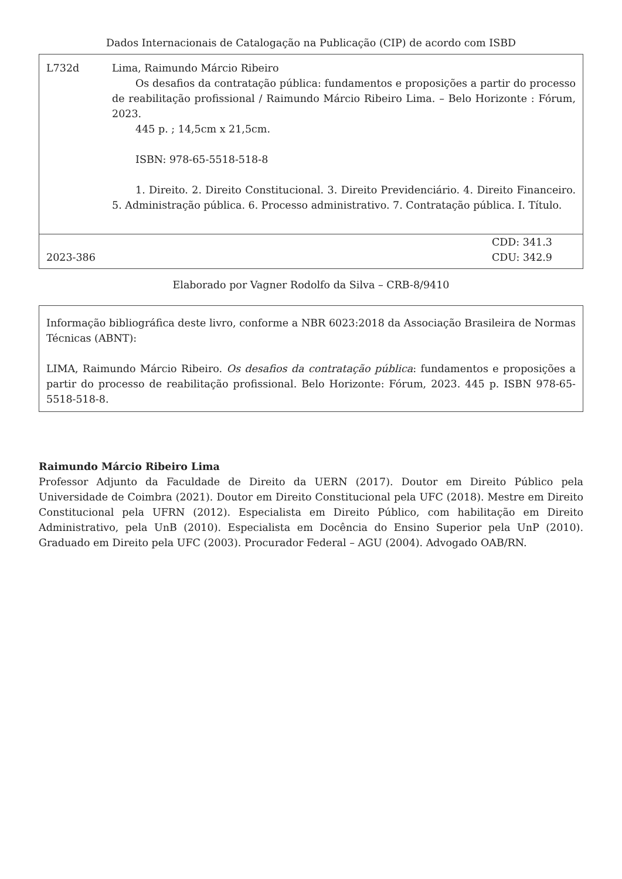Dados Internacionais de Catalogação na Publicação (CIP) de acordo com ISBD
L732d Lima, Raimundo Márcio Ribeiro
Os desafios da contratação pública: fundamentos e proposições a partir do processo de reabilitação profissional / Raimundo Márcio Ribeiro Lima. – Belo Horizonte : Fórum, 2023.
445 p. ; 14,5cm x 21,5cm.
ISBN: 978-65-5518-518-8
1. Direito. 2. Direito Constitucional. 3. Direito Previdenciário. 4. Direito Financeiro. 5. Administração pública. 6. Processo administrativo. 7. Contratação pública. I. Título.
2023-386
CDD: 341.3
CDU: 342.9
Elaborado por Vagner Rodolfo da Silva – CRB-8/9410
Informação bibliográfica deste livro, conforme a NBR 6023:2018 da Associação Brasileira de Normas Técnicas (ABNT):
LIMA, Raimundo Márcio Ribeiro. Os desafios da contratação pública: fundamentos e proposições a partir do processo de reabilitação profissional. Belo Horizonte: Fórum, 2023. 445 p. ISBN 978-65-5518-518-8.
Raimundo Márcio Ribeiro Lima
Professor Adjunto da Faculdade de Direito da UERN (2017). Doutor em Direito Público pela Universidade de Coimbra (2021). Doutor em Direito Constitucional pela UFC (2018). Mestre em Direito Constitucional pela UFRN (2012). Especialista em Direito Público, com habilitação em Direito Administrativo, pela UnB (2010). Especialista em Docência do Ensino Superior pela UnP (2010). Graduado em Direito pela UFC (2003). Procurador Federal – AGU (2004). Advogado OAB/RN.